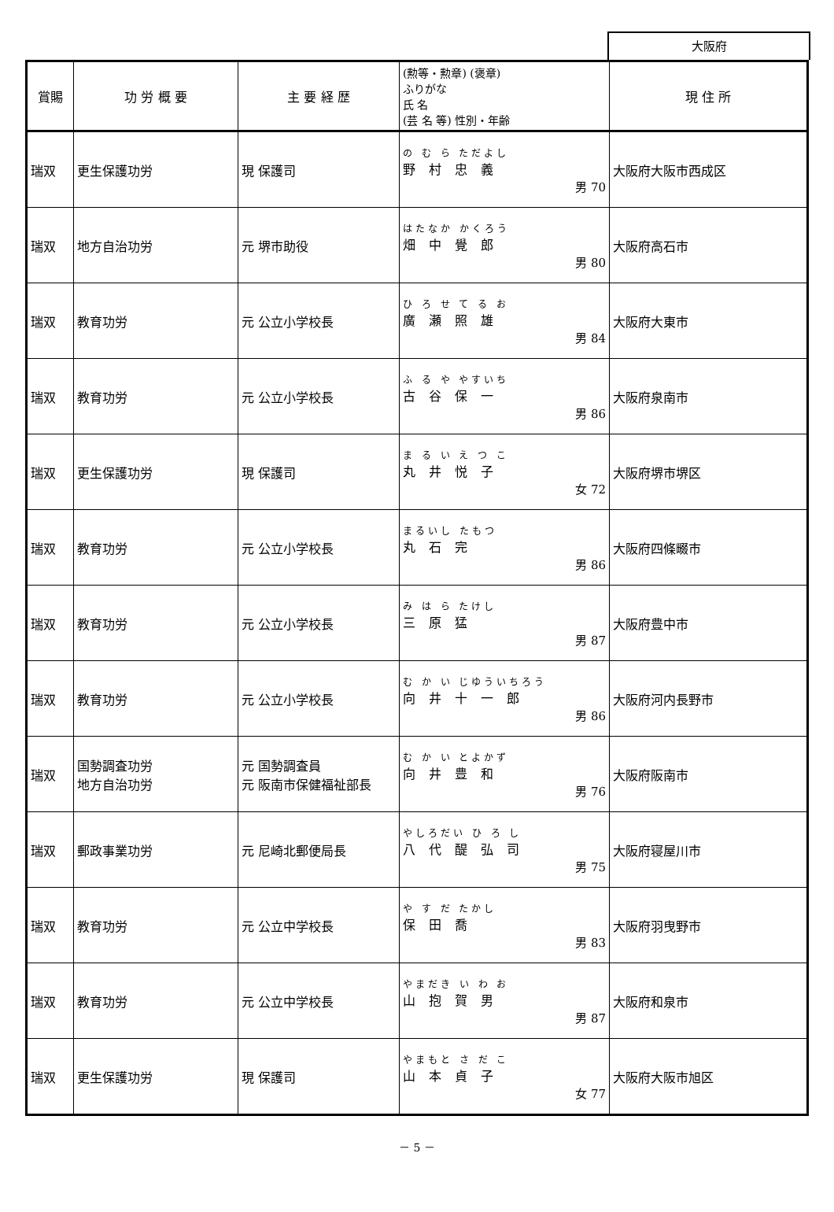大阪府
| 賞賜 | 功 労 概 要 | 主 要 経 歴 | (勲等・勲章) (褒章) ふりがな 氏 名 (芸 名 等) 性別・年齢 | 現 住 所 |
| --- | --- | --- | --- | --- |
| 瑞双 | 更生保護功労 | 現 保護司 | の む ら ただよし 野 村 忠 義 男 70 | 大阪府大阪市西成区 |
| 瑞双 | 地方自治功労 | 元 堺市助役 | はたなか かくろう 畑 中 覺 郎 男 80 | 大阪府高石市 |
| 瑞双 | 教育功労 | 元 公立小学校長 | ひ ろ せ て る お 廣 瀬 照 雄 男 84 | 大阪府大東市 |
| 瑞双 | 教育功労 | 元 公立小学校長 | ふ る や やすいち 古 谷 保 一 男 86 | 大阪府泉南市 |
| 瑞双 | 更生保護功労 | 現 保護司 | ま る い え つ こ 丸 井 悦 子 女 72 | 大阪府堺市堺区 |
| 瑞双 | 教育功労 | 元 公立小学校長 | まるいし たもつ 丸 石 完 男 86 | 大阪府四條畷市 |
| 瑞双 | 教育功労 | 元 公立小学校長 | み は ら たけし 三 原 猛 男 87 | 大阪府豊中市 |
| 瑞双 | 教育功労 | 元 公立小学校長 | む か い じゆういちろう 向 井 十 一 郎 男 86 | 大阪府河内長野市 |
| 瑞双 | 国勢調査功労 地方自治功労 | 元 国勢調査員 元 阪南市保健福祉部長 | む か い とよかず 向 井 豊 和 男 76 | 大阪府阪南市 |
| 瑞双 | 郵政事業功労 | 元 尼崎北郵便局長 | やしろだい ひ ろ し 八 代 醍 弘 司 男 75 | 大阪府寝屋川市 |
| 瑞双 | 教育功労 | 元 公立中学校長 | や す だ たかし 保 田 喬 男 83 | 大阪府羽曳野市 |
| 瑞双 | 教育功労 | 元 公立中学校長 | やまだき い わ お 山 抱 賀 男 男 87 | 大阪府和泉市 |
| 瑞双 | 更生保護功労 | 現 保護司 | やまもと さ だ こ 山 本 貞 子 女 77 | 大阪府大阪市旭区 |
－ 5 －